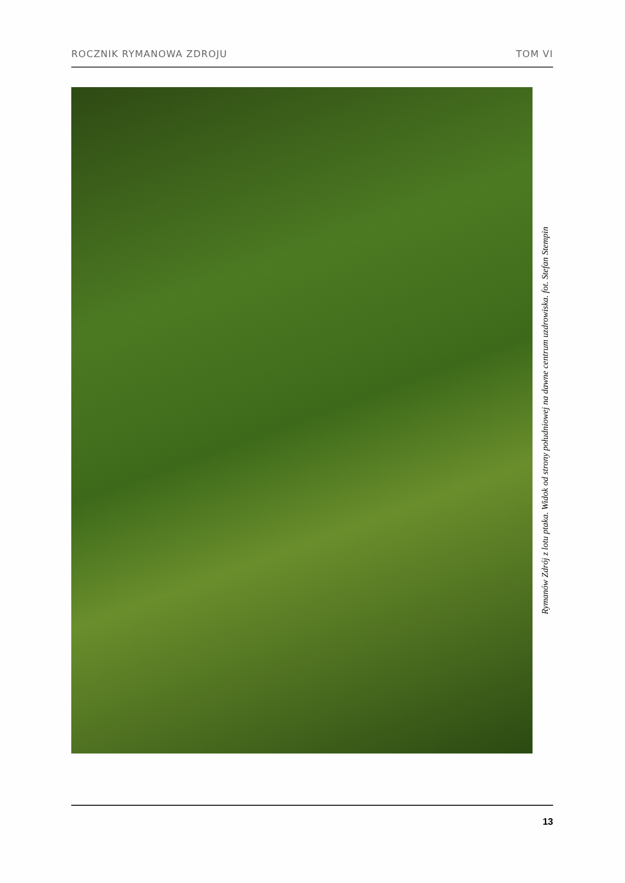ROCZNIK RYMANOWA ZDROJU TOM VI
Rymanów Zdrój z lotu ptaka. Widok od strony południowej na dawne centrum uzdrowiska. fot. Stefan Stempin
13